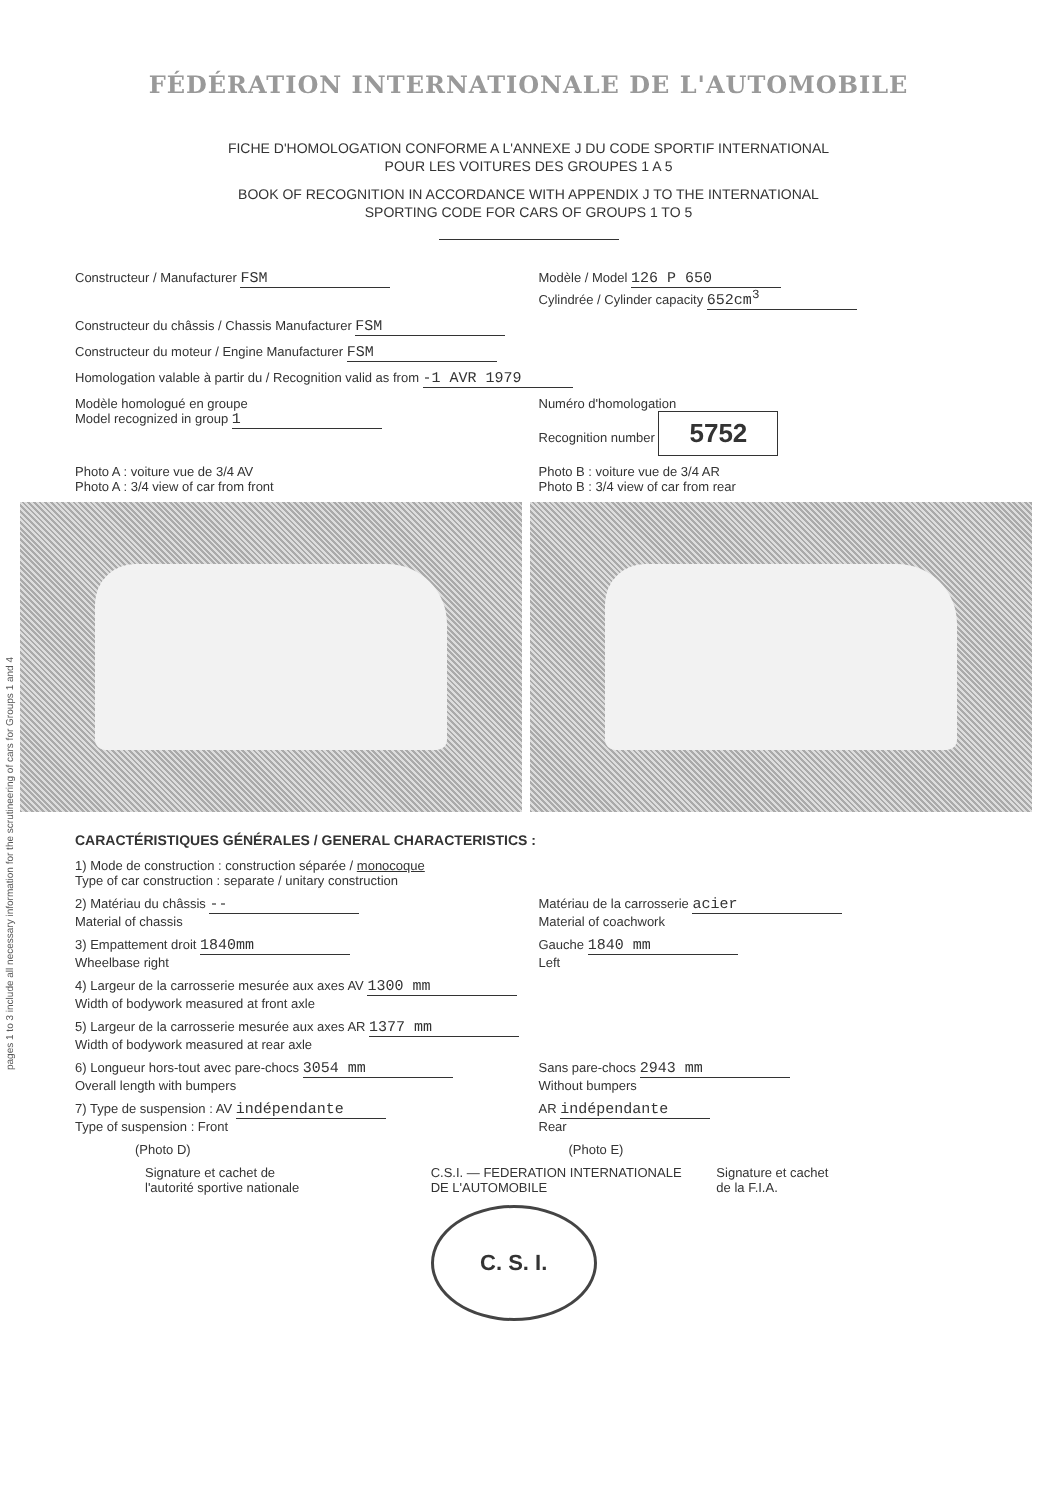pages 1 to 3 include all necessary information for the scrutineering of cars for Groups 1 and 4
FÉDÉRATION INTERNATIONALE DE L'AUTOMOBILE
FICHE D'HOMOLOGATION CONFORME A L'ANNEXE J DU CODE SPORTIF INTERNATIONAL
POUR LES VOITURES DES GROUPES 1 A 5
BOOK OF RECOGNITION IN ACCORDANCE WITH APPENDIX J TO THE INTERNATIONAL
SPORTING CODE FOR CARS OF GROUPS 1 TO 5
Constructeur / Manufacturer FSM
Modèle / Model 126 P 650
Cylindrée / Cylinder capacity 652cm<sup>3</sup>
Constructeur du châssis / Chassis Manufacturer FSM
Constructeur du moteur / Engine Manufacturer FSM
Homologation valable à partir du / Recognition valid as from -1 AVR 1979
Modèle homologué en groupe
Model recognized in group 1
Numéro d'homologation
Recognition number 5752
Photo A : voiture vue de 3/4 AV
Photo A : 3/4 view of car from front
Photo B : voiture vue de 3/4 AR
Photo B : 3/4 view of car from rear
CARACTÉRISTIQUES GÉNÉRALES / GENERAL CHARACTERISTICS :
1) Mode de construction : construction séparée / monocoque
Type of car construction : separate / unitary construction
2) Matériau du châssis --
Material of chassis
Matériau de la carrosserie acier
Material of coachwork
3) Empattement droit 1840mm
Wheelbase right
Gauche 1840 mm
Left
4) Largeur de la carrosserie mesurée aux axes AV 1300 mm
Width of bodywork measured at front axle
5) Largeur de la carrosserie mesurée aux axes AR 1377 mm
Width of bodywork measured at rear axle
6) Longueur hors-tout avec pare-chocs 3054 mm
Overall length with bumpers
Sans pare-chocs 2943 mm
Without bumpers
7) Type de suspension : AV indépendante
Type of suspension : Front
AR indépendante
Rear
(Photo D) (Photo E)
Signature et cachet de
l'autorité sportive nationale
C.S.I. — FEDERATION INTERNATIONALE DE L'AUTOMOBILE
C. S. I.
Signature et cachet
de la F.I.A.